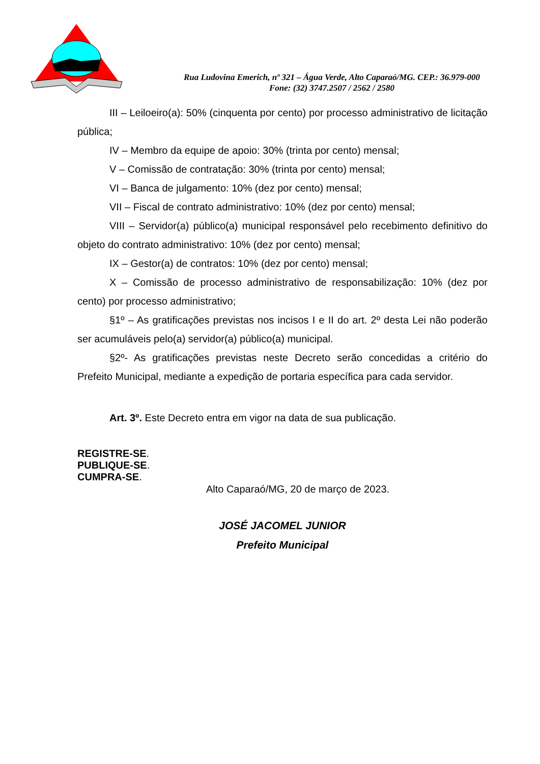Rua Ludovina Emerich, nº 321 – Água Verde, Alto Caparaó/MG. CEP.: 36.979-000
Fone: (32) 3747.2507 / 2562 / 2580
III – Leiloeiro(a): 50% (cinquenta por cento) por processo administrativo de licitação pública;
IV – Membro da equipe de apoio: 30% (trinta por cento) mensal;
V – Comissão de contratação: 30% (trinta por cento) mensal;
VI – Banca de julgamento: 10% (dez por cento) mensal;
VII – Fiscal de contrato administrativo: 10% (dez por cento) mensal;
VIII – Servidor(a) público(a) municipal responsável pelo recebimento definitivo do objeto do contrato administrativo: 10% (dez por cento) mensal;
IX – Gestor(a) de contratos: 10% (dez por cento) mensal;
X – Comissão de processo administrativo de responsabilização: 10% (dez por cento) por processo administrativo;
§1º – As gratificações previstas nos incisos I e II do art. 2º desta Lei não poderão ser acumuláveis pelo(a) servidor(a) público(a) municipal.
§2º- As gratificações previstas neste Decreto serão concedidas a critério do Prefeito Municipal, mediante a expedição de portaria específica para cada servidor.
Art. 3º. Este Decreto entra em vigor na data de sua publicação.
REGISTRE-SE.
PUBLIQUE-SE.
CUMPRA-SE.
Alto Caparaó/MG, 20 de março de 2023.
JOSÉ JACOMEL JUNIOR
Prefeito Municipal